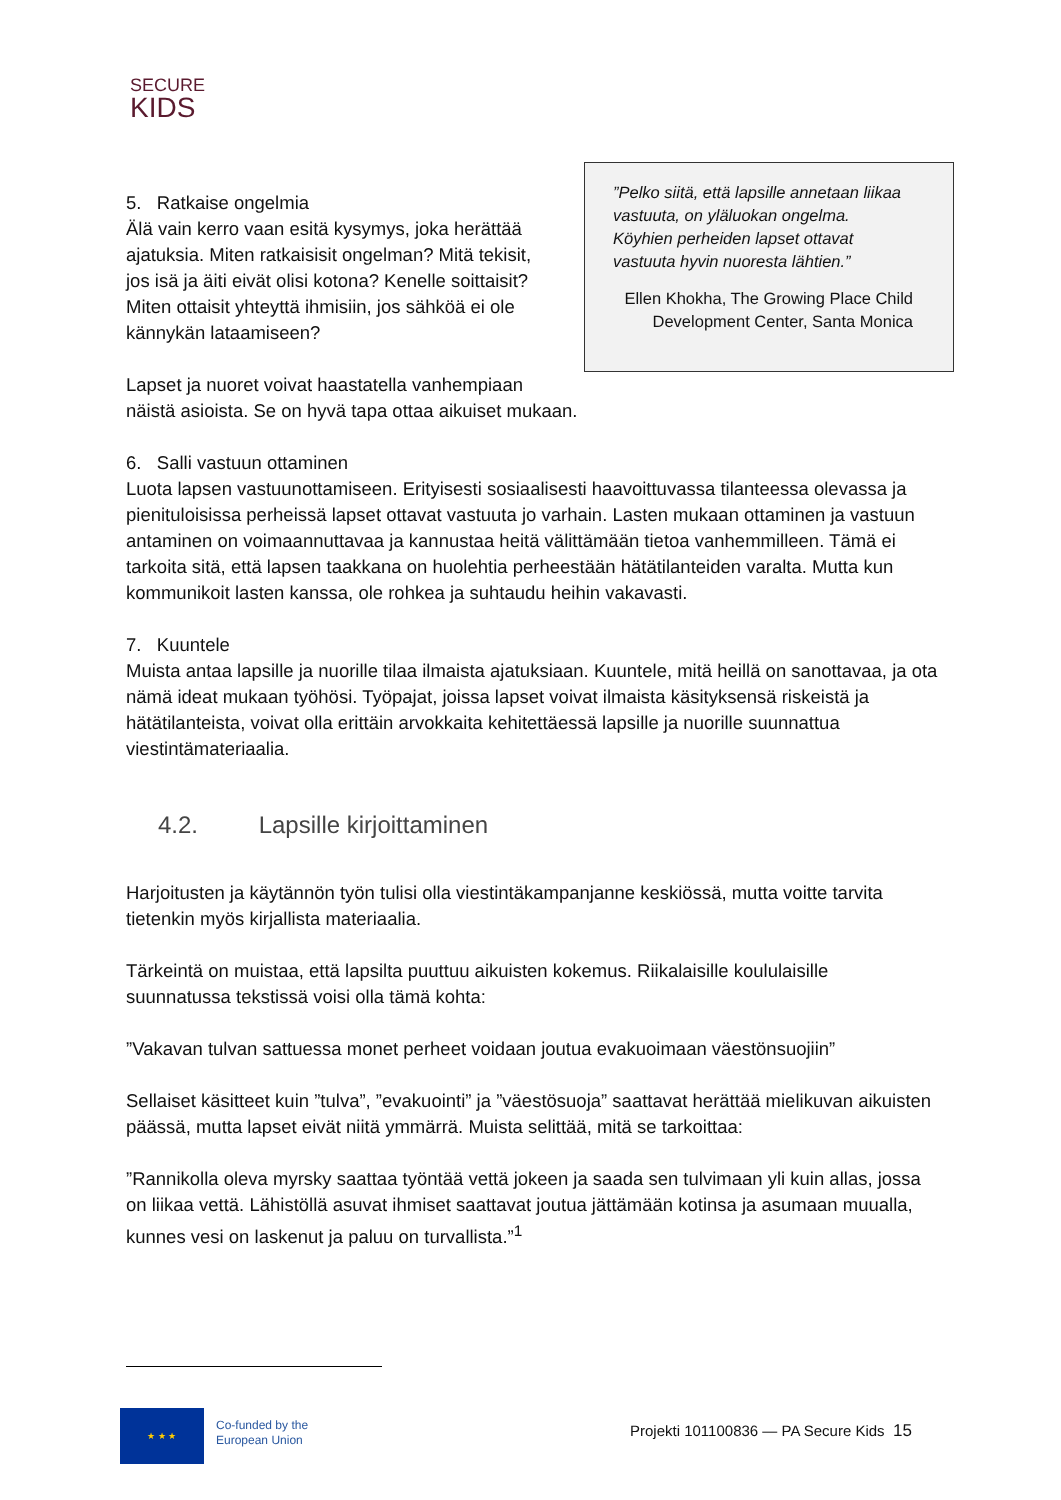SECURE
KIDS
”Pelko siitä, että lapsille annetaan liikaa vastuuta, on yläluokan ongelma. Köyhien perheiden lapset ottavat vastuuta hyvin nuoresta lähtien.”
Ellen Khokha, The Growing Place Child Development Center, Santa Monica
5. Ratkaise ongelmia
Älä vain kerro vaan esitä kysymys, joka herättää ajatuksia. Miten ratkaisisit ongelman? Mitä tekisit, jos isä ja äiti eivät olisi kotona? Kenelle soittaisit? Miten ottaisit yhteyttä ihmisiin, jos sähköä ei ole kännykän lataamiseen?
Lapset ja nuoret voivat haastatella vanhempiaan näistä asioista. Se on hyvä tapa ottaa aikuiset mukaan.
6. Salli vastuun ottaminen
Luota lapsen vastuunottamiseen. Erityisesti sosiaalisesti haavoittuvassa tilanteessa olevassa ja pienituloisissa perheissä lapset ottavat vastuuta jo varhain. Lasten mukaan ottaminen ja vastuun antaminen on voimaannuttavaa ja kannustaa heitä välittämään tietoa vanhemmilleen. Tämä ei tarkoita sitä, että lapsen taakkana on huolehtia perheestään hätätilanteiden varalta. Mutta kun kommunikoit lasten kanssa, ole rohkea ja suhtaudu heihin vakavasti.
7. Kuuntele
Muista antaa lapsille ja nuorille tilaa ilmaista ajatuksiaan. Kuuntele, mitä heillä on sanottavaa, ja ota nämä ideat mukaan työhösi. Työpajat, joissa lapset voivat ilmaista käsityksensä riskeistä ja hätätilanteista, voivat olla erittäin arvokkaita kehitettäessä lapsille ja nuorille suunnattua viestintämateriaalia.
4.2. Lapsille kirjoittaminen
Harjoitusten ja käytännön työn tulisi olla viestintäkampanjanne keskiössä, mutta voitte tarvita tietenkin myös kirjallista materiaalia.
Tärkeintä on muistaa, että lapsilta puuttuu aikuisten kokemus. Riikalaisille koululaisille suunnatussa tekstissä voisi olla tämä kohta:
”Vakavan tulvan sattuessa monet perheet voidaan joutua evakuoimaan väestönsuojiin”
Sellaiset käsitteet kuin ”tulva”, ”evakuointi” ja ”väestösuoja” saattavat herättää mielikuvan aikuisten päässä, mutta lapset eivät niitä ymmärrä. Muista selittää, mitä se tarkoittaa:
”Rannikolla oleva myrsky saattaa työntää vettä jokeen ja saada sen tulvimaan yli kuin allas, jossa on liikaa vettä. Lähistöllä asuvat ihmiset saattavat joutua jättämään kotinsa ja asumaan muualla, kunnes vesi on laskenut ja paluu on turvallista.”<sup>1</sup>
★ ★ ★
Co-funded by the
European Union
Projekti 101100836 — PA Secure Kids 15